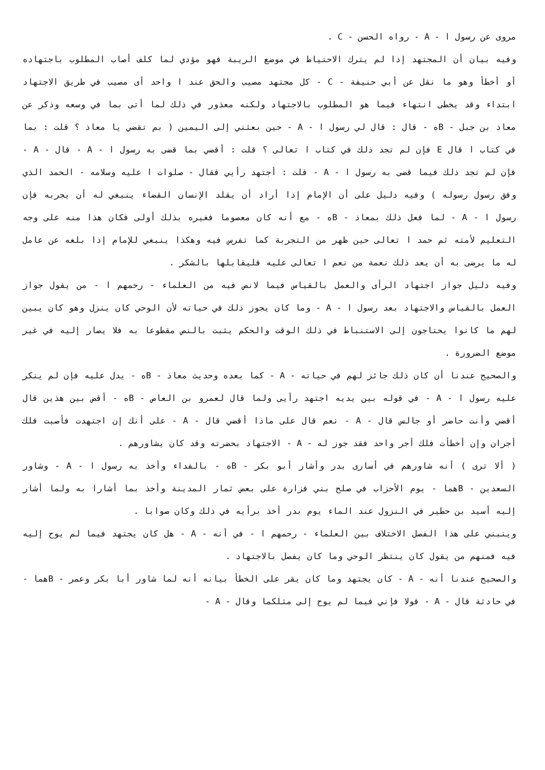مروى عن رسول ا - A - رواه الحسن - C .
وفيه بيان أن المجتهد إذا لم يترك الاحتياط في موضع الريبة فهو مؤدي لما كلف أصاب المطلوب باجتهاده أو أخطأ وهو ما نقل عن أبي حنيفة - C - كل مجتهد مصيب والحق عند ا واحد أى مصيب في طريق الاجتهاد ابتداء وقد يخطى انتهاء فيما هو المطلوب بالاجتهاد ولكنه معذور في ذلك لما أتى بما في وسعه وذكر عن معاذ بن جبل - Bه - قال : قال لي رسول ا - A - حين بعثني إلى اليمين ( بم تقضي يا معاذ ؟ قلت : بما في كتاب ا قال E فإن لم تجد ذلك في كتاب ا تعالى ؟ قلت : أقضي بما قضى به رسول ا - A - قال - A - فإن لم تجد ذلك فيما قضى به رسول ا - A - قلت : أجتهد رأيي فقال - صلوات ا عليه وسلامه - الحمد الذي وفق رسول رسوله ) وفيه دليل على أن الإمام إذا أراد أن يقلد الإنسان القضاء ينبغي له أن يجربه فإن رسول ا - A - لما فعل ذلك بمعاذ - Bه - مع أنه كان معصوما فغيره بذلك أولى فكان هذا منه على وجه التعليم لأمته ثم حمد ا تعالى حين ظهر من التجربة كما تفرس فيه وهكذا ينبغي للإمام إذا بلغه عن عامل له ما يرضى به أن يعد ذلك نعمة من نعم ا تعالى عليه فليقابلها بالشكر .
وفيه دليل جواز اجتهاد الرأى والعمل بالقياس فيما لانص فيه من العلماء - رحمهم ا - من يقول جواز العمل بالقياس والاجتهاد بعد رسول ا - A - وما كان يجوز ذلك في حياته لأن الوحي كان ينزل وهو كان يبين لهم ما كانوا يحتاجون إلى الاستنباط في ذلك الوقت والحكم يثبت بالنص مقطوعا به فلا يصار إليه في غير موضع الضرورة .
والصحيح عندنا أن كان ذلك جائز لهم في حياته - A - كما بعده وحديث معاذ - Bه - يدل عليه فإن لم ينكر عليه رسول ا - A - في قوله بين يديه اجتهد رأيى ولما قال لعمرو بن العاص - Bه - أقض بين هذين قال أقضي وأنت حاضر أو جالس قال - A - نعم قال على ماذا أقضي قال - A - على أنك إن اجتهدت فأصبت فلك أجران وإن أخطأت فلك أجر واحد فقد جوز له - A - الاجتهاد بحضرته وقد كان يشاورهم .
( ألا ترى ) أنه شاورهم في أسارى بدر وأشار أبو بكر - Bه - بالفداء وأخذ به رسول ا - A - وشاور السعدين - Bهما - يوم الأحزاب في صلح بني فزارة على بعض ثمار المدينة وأخذ بما أشارا به ولما أشار إليه أسيد بن حطير في النزول عند الماء يوم بدر أخذ برأيه في ذلك وكان صوابا .
وينبني على هذا الفصل الاختلاف بين العلماء - رحمهم ا - في أنه - A - هل كان يجتهد فيما لم يوح إليه فيه فمنهم من يقول كان ينتظر الوحي وما كان يفصل بالاجتهاد .
والصحيح عندنا أنه - A - كان يجتهد وما كان يقر على الخطأ بيانه أنه لما شاور أبا بكر وعمر - Bهما - في حادثة قال - A - قولا فإني فيما لم يوح إلى مثلكما وقال - A -